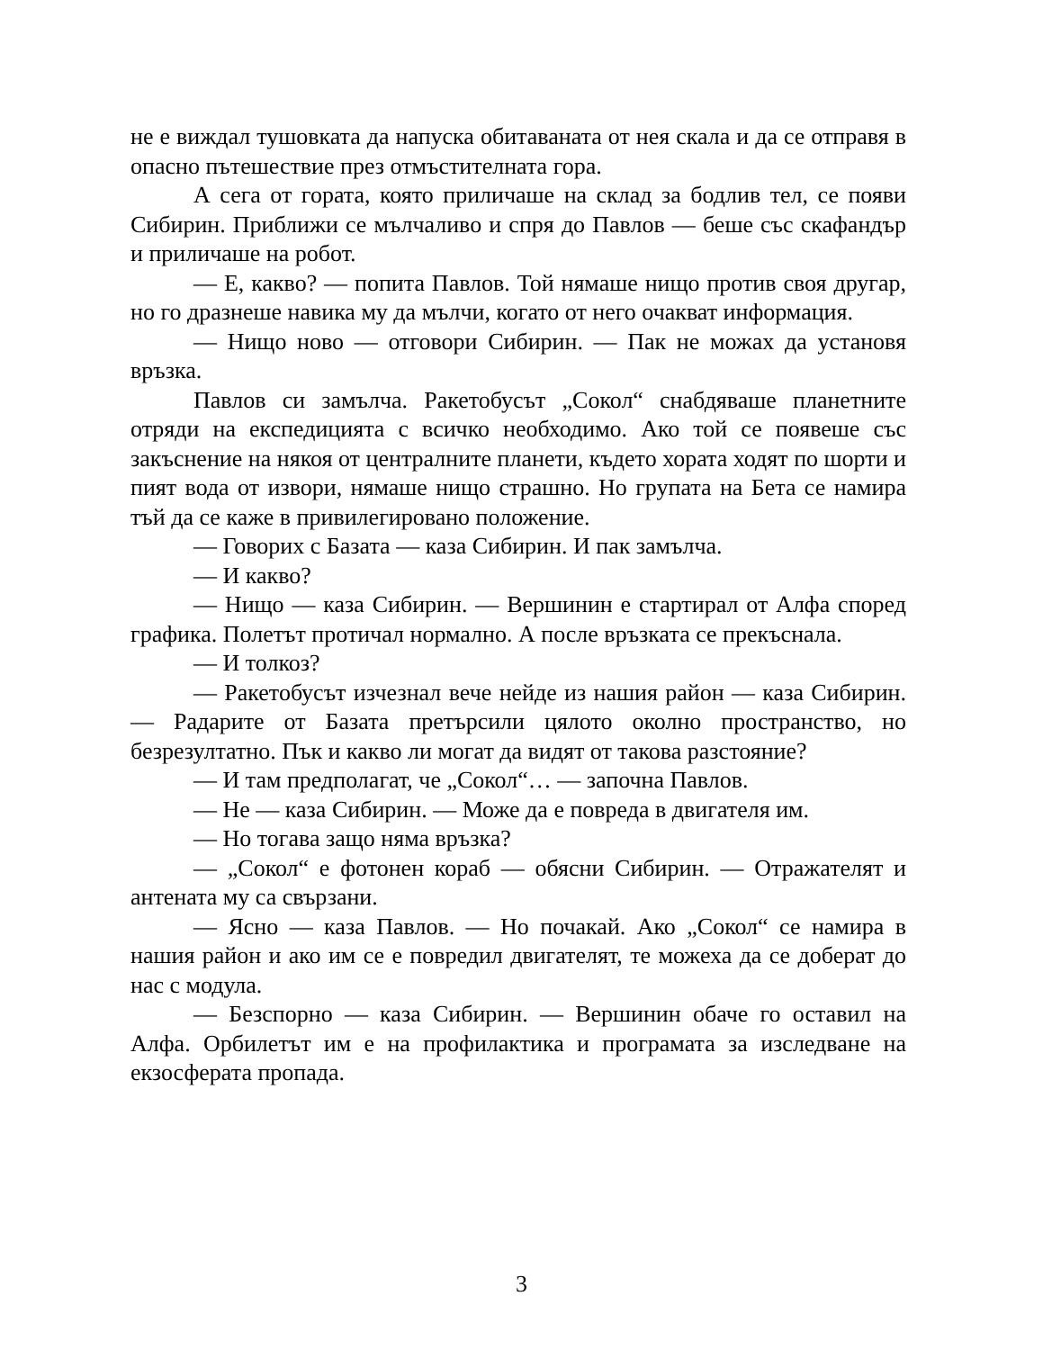не е виждал тушовката да напуска обитаваната от нея скала и да се отправя в опасно пътешествие през отмъстителната гора.
А сега от гората, която приличаше на склад за бодлив тел, се появи Сибирин. Приближи се мълчаливо и спря до Павлов — беше със скафандър и приличаше на робот.
— Е, какво? — попита Павлов. Той нямаше нищо против своя другар, но го дразнеше навика му да мълчи, когато от него очакват информация.
— Нищо ново — отговори Сибирин. — Пак не можах да установя връзка.
Павлов си замълча. Ракетобусът „Сокол“ снабдяваше планетните отряди на експедицията с всичко необходимо. Ако той се появеше със закъснение на някоя от централните планети, където хората ходят по шорти и пият вода от извори, нямаше нищо страшно. Но групата на Бета се намира тъй да се каже в привилегировано положение.
— Говорих с Базата — каза Сибирин. И пак замълча.
— И какво?
— Нищо — каза Сибирин. — Вершинин е стартирал от Алфа според графика. Полетът протичал нормално. А после връзката се прекъснала.
— И толкоз?
— Ракетобусът изчезнал вече нейде из нашия район — каза Сибирин. — Радарите от Базата претърсили цялото околно пространство, но безрезултатно. Пък и какво ли могат да видят от такова разстояние?
— И там предполагат, че „Сокол“… — започна Павлов.
— Не — каза Сибирин. — Може да е повреда в двигателя им.
— Но тогава защо няма връзка?
— „Сокол“ е фотонен кораб — обясни Сибирин. — Отражателят и антената му са свързани.
— Ясно — каза Павлов. — Но почакай. Ако „Сокол“ се намира в нашия район и ако им се е повредил двигателят, те можеха да се доберат до нас с модула.
— Безспорно — каза Сибирин. — Вершинин обаче го оставил на Алфа. Орбилетът им е на профилактика и програмата за изследване на екзосферата пропада.
3